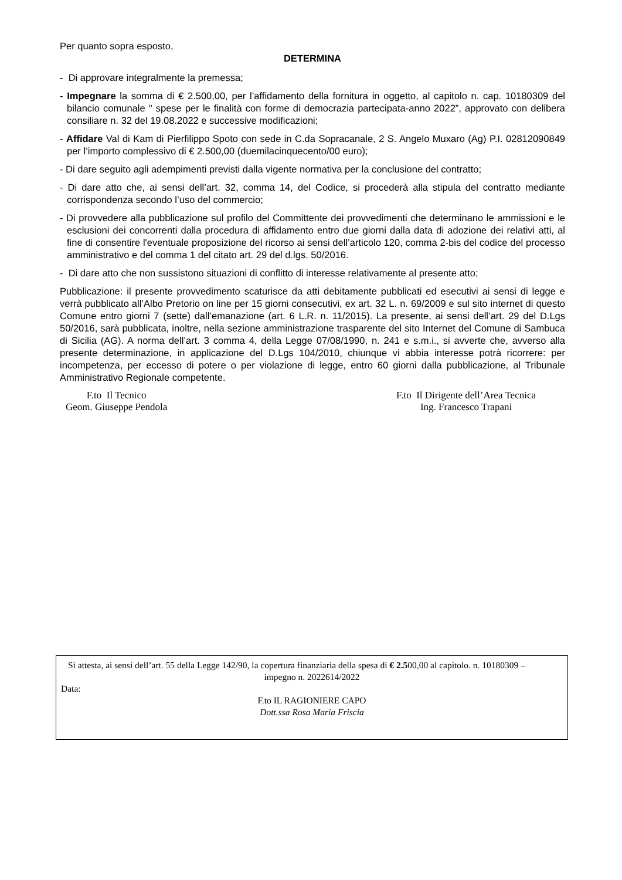Per quanto sopra esposto,
DETERMINA
- Di approvare integralmente la premessa;
- Impegnare la somma di € 2.500,00, per l’affidamento della fornitura in oggetto, al capitolo n. cap. 10180309 del bilancio comunale " spese per le finalità con forme di democrazia partecipata-anno 2022”, approvato con delibera consiliare n. 32 del 19.08.2022 e successive modificazioni;
- Affidare Val di Kam di Pierfilippo Spoto con sede in C.da Sopracanale, 2 S. Angelo Muxaro (Ag) P.I. 02812090849 per l’importo complessivo di € 2.500,00 (duemilacinquecento/00 euro);
- Di dare seguito agli adempimenti previsti dalla vigente normativa per la conclusione del contratto;
- Di dare atto che, ai sensi dell’art. 32, comma 14, del Codice, si procederà alla stipula del contratto mediante corrispondenza secondo l’uso del commercio;
- Di provvedere alla pubblicazione sul profilo del Committente dei provvedimenti che determinano le ammissioni e le esclusioni dei concorrenti dalla procedura di affidamento entro due giorni dalla data di adozione dei relativi atti, al fine di consentire l'eventuale proposizione del ricorso ai sensi dell’articolo 120, comma 2-bis del codice del processo amministrativo e del comma 1 del citato art. 29 del d.lgs. 50/2016.
- Di dare atto che non sussistono situazioni di conflitto di interesse relativamente al presente atto;
Pubblicazione: il presente provvedimento scaturisce da atti debitamente pubblicati ed esecutivi ai sensi di legge e verrà pubblicato all’Albo Pretorio on line per 15 giorni consecutivi, ex art. 32 L. n. 69/2009 e sul sito internet di questo Comune entro giorni 7 (sette) dall’emanazione (art. 6 L.R. n. 11/2015). La presente, ai sensi dell’art. 29 del D.Lgs 50/2016, sarà pubblicata, inoltre, nella sezione amministrazione trasparente del sito Internet del Comune di Sambuca di Sicilia (AG). A norma dell’art. 3 comma 4, della Legge 07/08/1990, n. 241 e s.m.i., si avverte che, avverso alla presente determinazione, in applicazione del D.Lgs 104/2010, chiunque vi abbia interesse potrà ricorrere: per incompetenza, per eccesso di potere o per violazione di legge, entro 60 giorni dalla pubblicazione, al Tribunale Amministrativo Regionale competente.
F.to Il Tecnico
Geom. Giuseppe Pendola
F.to Il Dirigente dell’Area Tecnica
Ing. Francesco Trapani
Si attesta, ai sensi dell’art. 55 della Legge 142/90, la copertura finanziaria della spesa di € 2.500,00 al capitolo. n. 10180309 –
impegno n. 2022614/2022
Data:
F.to IL RAGIONIERE CAPO
Dott.ssa Rosa Maria Friscia